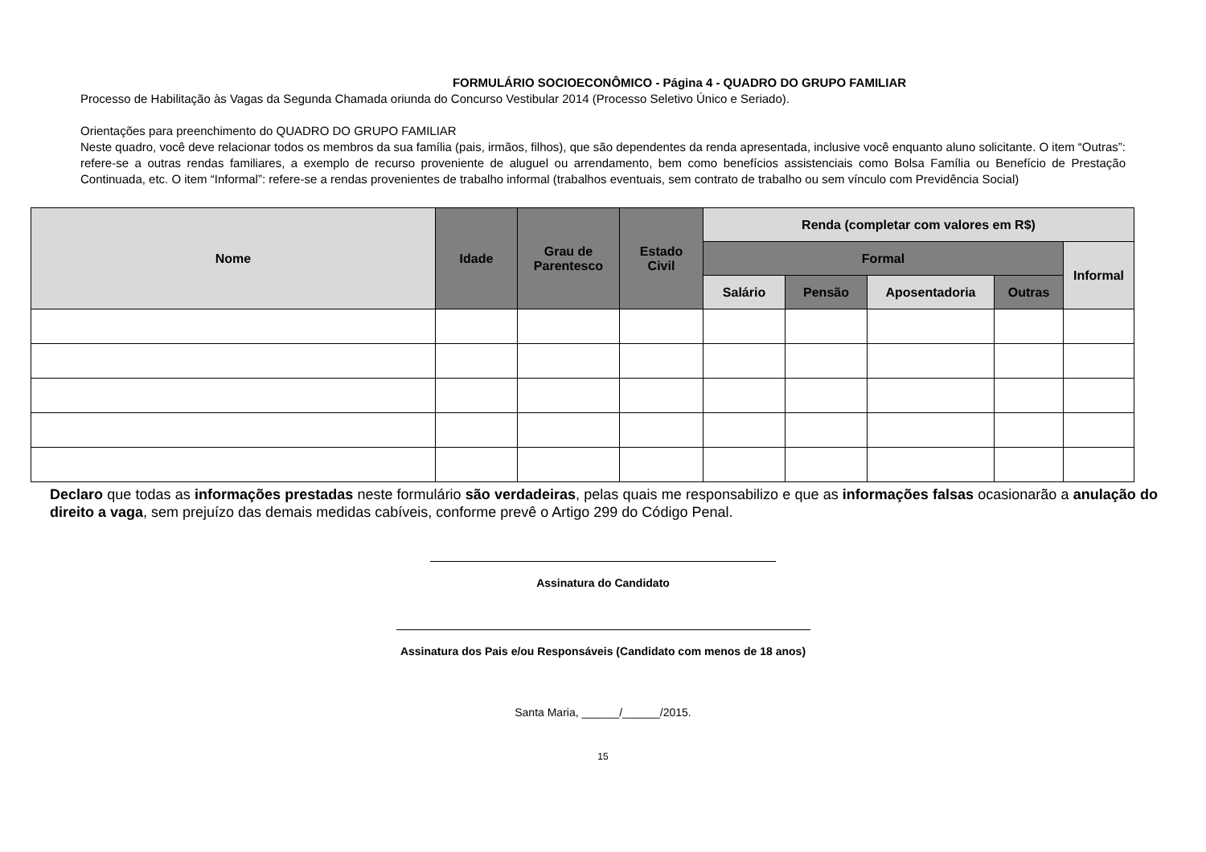FORMULÁRIO SOCIOECONÔMICO - Página 4 - QUADRO DO GRUPO FAMILIAR
Processo de Habilitação às Vagas da Segunda Chamada oriunda do Concurso Vestibular 2014 (Processo Seletivo Único e Seriado).
Orientações para preenchimento do QUADRO DO GRUPO FAMILIAR
Neste quadro, você deve relacionar todos os membros da sua família (pais, irmãos, filhos), que são dependentes da renda apresentada, inclusive você enquanto aluno solicitante. O item “Outras”: refere-se a outras rendas familiares, a exemplo de recurso proveniente de aluguel ou arrendamento, bem como benefícios assistenciais como Bolsa Família ou Benefício de Prestação Continuada, etc. O item “Informal”: refere-se a rendas provenientes de trabalho informal (trabalhos eventuais, sem contrato de trabalho ou sem vínculo com Previdência Social)
| Nome | Idade | Grau de Parentesco | Estado Civil | Renda (completar com valores em R$) | | | | |
| --- | --- | --- | --- | --- | --- | --- | --- | --- |
| | | | | Formal | | | | Informal |
| | | | | Salário | Pensão | Aposentadoria | Outras | |
Declaro que todas as informações prestadas neste formulário são verdadeiras, pelas quais me responsabilizo e que as informações falsas ocasionarão a anulação do direito a vaga, sem prejuízo das demais medidas cabíveis, conforme prevê o Artigo 299 do Código Penal.
Assinatura do Candidato
Assinatura dos Pais e/ou Responsáveis (Candidato com menos de 18 anos)
Santa Maria, ______/______/2015.
15